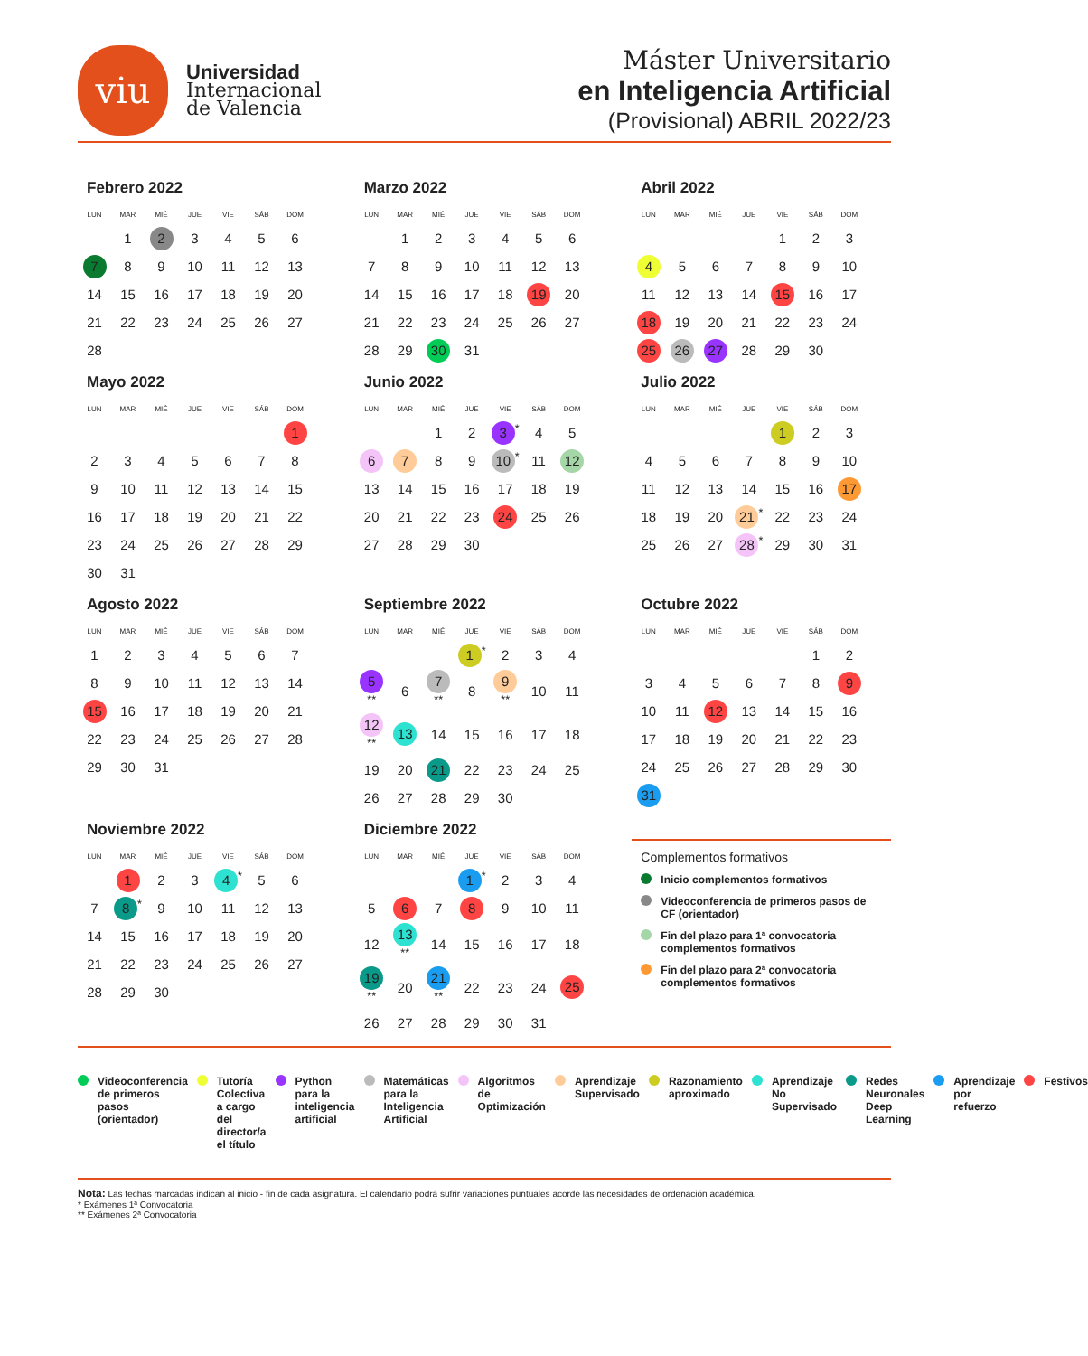viu
Universidad
Internacional
de Valencia
Máster Universitario
en Inteligencia Artificial
(Provisional) ABRIL 2022/23
Febrero 2022
| LUN | MAR | MIÉ | JUE | VIE | SÁB | DOM |
| --- | --- | --- | --- | --- | --- | --- |
| | 1 | 2 | 3 | 4 | 5 | 6 |
| 7 | 8 | 9 | 10 | 11 | 12 | 13 |
| 14 | 15 | 16 | 17 | 18 | 19 | 20 |
| 21 | 22 | 23 | 24 | 25 | 26 | 27 |
| 28 | | | | | | |
Marzo 2022
| LUN | MAR | MIÉ | JUE | VIE | SÁB | DOM |
| --- | --- | --- | --- | --- | --- | --- |
| | 1 | 2 | 3 | 4 | 5 | 6 |
| 7 | 8 | 9 | 10 | 11 | 12 | 13 |
| 14 | 15 | 16 | 17 | 18 | 19 | 20 |
| 21 | 22 | 23 | 24 | 25 | 26 | 27 |
| 28 | 29 | 30 | 31 | | | |
Abril 2022
| LUN | MAR | MIÉ | JUE | VIE | SÁB | DOM |
| --- | --- | --- | --- | --- | --- | --- |
| | | | | 1 | 2 | 3 |
| 4 | 5 | 6 | 7 | 8 | 9 | 10 |
| 11 | 12 | 13 | 14 | 15 | 16 | 17 |
| 18 | 19 | 20 | 21 | 22 | 23 | 24 |
| 25 | 26 | 27 | 28 | 29 | 30 | |
Mayo 2022
| LUN | MAR | MIÉ | JUE | VIE | SÁB | DOM |
| --- | --- | --- | --- | --- | --- | --- |
| | | | | | | 1 |
| 2 | 3 | 4 | 5 | 6 | 7 | 8 |
| 9 | 10 | 11 | 12 | 13 | 14 | 15 |
| 16 | 17 | 18 | 19 | 20 | 21 | 22 |
| 23 | 24 | 25 | 26 | 27 | 28 | 29 |
| 30 | 31 | | | | | |
Junio 2022
| LUN | MAR | MIÉ | JUE | VIE | SÁB | DOM |
| --- | --- | --- | --- | --- | --- | --- |
| | | 1 | 2 | 3<sup>*</sup> | 4 | 5 |
| 6 | 7 | 8 | 9 | 10<sup>*</sup> | 11 | 12 |
| 13 | 14 | 15 | 16 | 17 | 18 | 19 |
| 20 | 21 | 22 | 23 | 24 | 25 | 26 |
| 27 | 28 | 29 | 30 | | | |
Julio 2022
| LUN | MAR | MIÉ | JUE | VIE | SÁB | DOM |
| --- | --- | --- | --- | --- | --- | --- |
| | | | | 1 | 2 | 3 |
| 4 | 5 | 6 | 7 | 8 | 9 | 10 |
| 11 | 12 | 13 | 14 | 15 | 16 | 17 |
| 18 | 19 | 20 | 21<sup>*</sup> | 22 | 23 | 24 |
| 25 | 26 | 27 | 28<sup>*</sup> | 29 | 30 | 31 |
Agosto 2022
| LUN | MAR | MIÉ | JUE | VIE | SÁB | DOM |
| --- | --- | --- | --- | --- | --- | --- |
| 1 | 2 | 3 | 4 | 5 | 6 | 7 |
| 8 | 9 | 10 | 11 | 12 | 13 | 14 |
| 15 | 16 | 17 | 18 | 19 | 20 | 21 |
| 22 | 23 | 24 | 25 | 26 | 27 | 28 |
| 29 | 30 | 31 | | | | |
Septiembre 2022
| LUN | MAR | MIÉ | JUE | VIE | SÁB | DOM |
| --- | --- | --- | --- | --- | --- | --- |
| | | | 1<sup>*</sup> | 2 | 3 | 4 |
| 5<sup>**</sup> | 6 | 7<sup>**</sup> | 8 | 9<sup>**</sup> | 10 | 11 |
| 12<sup>**</sup> | 13 | 14 | 15 | 16 | 17 | 18 |
| 19 | 20 | 21 | 22 | 23 | 24 | 25 |
| 26 | 27 | 28 | 29 | 30 | | |
Octubre 2022
| LUN | MAR | MIÉ | JUE | VIE | SÁB | DOM |
| --- | --- | --- | --- | --- | --- | --- |
| | | | | | 1 | 2 |
| 3 | 4 | 5 | 6 | 7 | 8 | 9 |
| 10 | 11 | 12 | 13 | 14 | 15 | 16 |
| 17 | 18 | 19 | 20 | 21 | 22 | 23 |
| 24 | 25 | 26 | 27 | 28 | 29 | 30 |
| 31 | | | | | | |
Noviembre 2022
| LUN | MAR | MIÉ | JUE | VIE | SÁB | DOM |
| --- | --- | --- | --- | --- | --- | --- |
| | 1 | 2 | 3 | 4<sup>*</sup> | 5 | 6 |
| 7 | 8<sup>*</sup> | 9 | 10 | 11 | 12 | 13 |
| 14 | 15 | 16 | 17 | 18 | 19 | 20 |
| 21 | 22 | 23 | 24 | 25 | 26 | 27 |
| 28 | 29 | 30 | | | | |
Diciembre 2022
| LUN | MAR | MIÉ | JUE | VIE | SÁB | DOM |
| --- | --- | --- | --- | --- | --- | --- |
| | | | 1<sup>*</sup> | 2 | 3 | 4 |
| 5 | 6 | 7 | 8 | 9 | 10 | 11 |
| 12 | 13<sup>**</sup> | 14 | 15 | 16 | 17 | 18 |
| 19<sup>**</sup> | 20 | 21<sup>**</sup> | 22 | 23 | 24 | 25 |
| 26 | 27 | 28 | 29 | 30 | 31 | |
Complementos formativos
Inicio complementos formativos
Videoconferencia de primeros pasos de CF (orientador)
Fin del plazo para 1ª convocatoria complementos formativos
Fin del plazo para 2ª convocatoria complementos formativos
Videoconferencia de primeros pasos (orientador)
Tutoría Colectiva a cargo del director/a el título
Python para la inteligencia artificial
Matemáticas para la Inteligencia Artificial
Algoritmos de Optimización Aprendizaje Supervisado Razonamiento aproximado Aprendizaje No Supervisado
Redes Neuronales Deep Learning Aprendizaje por refuerzo
Festivos
Nota: Las fechas marcadas indican al inicio - fin de cada asignatura. El calendario podrá sufrir variaciones puntuales acorde las necesidades de ordenación académica.
* Exámenes 1ª Convocatoria
** Exámenes 2ª Convocatoria